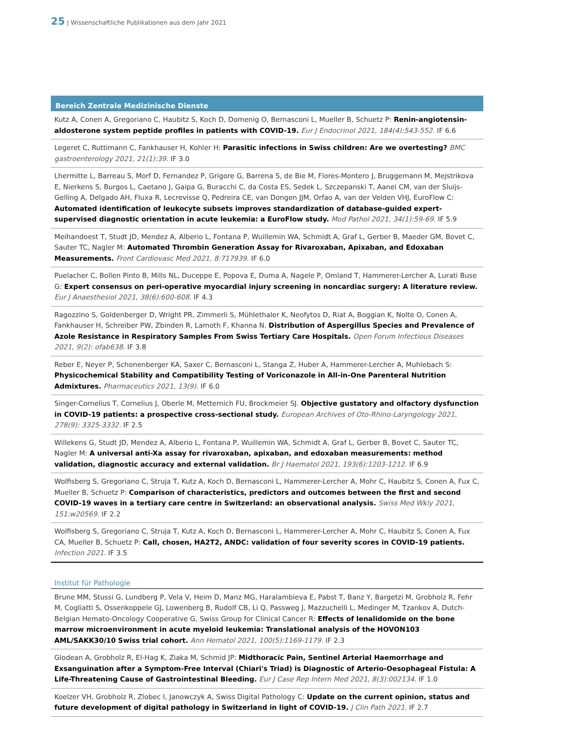25 | Wissenschaftliche Publikationen aus dem Jahr 2021
Bereich Zentrale Medizinische Dienste
Kutz A, Conen A, Gregoriano C, Haubitz S, Koch D, Domenig O, Bernasconi L, Mueller B, Schuetz P: Renin-angiotensin-aldosterone system peptide profiles in patients with COVID-19. Eur J Endocrinol 2021, 184(4):543-552. IF 6.6
Legeret C, Ruttimann C, Fankhauser H, Kohler H: Parasitic infections in Swiss children: Are we overtesting? BMC gastroenterology 2021, 21(1):39. IF 3.0
Lhermitte L, Barreau S, Morf D, Fernandez P, Grigore G, Barrena S, de Bie M, Flores-Montero J, Bruggemann M, Mejstrikova E, Nierkens S, Burgos L, Caetano J, Gaipa G, Buracchi C, da Costa ES, Sedek L, Szczepanski T, Aanei CM, van der Sluijs-Gelling A, Delgado AH, Fluxa R, Lecrevisse Q, Pedreira CE, van Dongen JJM, Orfao A, van der Velden VHJ, EuroFlow C: Automated identification of leukocyte subsets improves standardization of database-guided expert-supervised diagnostic orientation in acute leukemia: a EuroFlow study. Mod Pathol 2021, 34(1):59-69. IF 5.9
Meihandoest T, Studt JD, Mendez A, Alberio L, Fontana P, Wuillemin WA, Schmidt A, Graf L, Gerber B, Maeder GM, Bovet C, Sauter TC, Nagler M: Automated Thrombin Generation Assay for Rivaroxaban, Apixaban, and Edoxaban Measurements. Front Cardiovasc Med 2021, 8:717939. IF 6.0
Puelacher C, Bollen Pinto B, Mills NL, Duceppe E, Popova E, Duma A, Nagele P, Omland T, Hammerer-Lercher A, Lurati Buse G: Expert consensus on peri-operative myocardial injury screening in noncardiac surgery: A literature review. Eur J Anaesthesiol 2021, 38(6):600-608. IF 4.3
Ragozzino S, Goldenberger D, Wright PR, Zimmerli S, Mühlethaler K, Neofytos D, Riat A, Boggian K, Nolte O, Conen A, Fankhauser H, Schreiber PW, Zbinden R, Lamoth F, Khanna N. Distribution of Aspergillus Species and Prevalence of Azole Resistance in Respiratory Samples From Swiss Tertiary Care Hospitals. Open Forum Infectious Diseases 2021, 9(2): ofab638. IF 3.8
Reber E, Neyer P, Schonenberger KA, Saxer C, Bernasconi L, Stanga Z, Huber A, Hammerer-Lercher A, Muhlebach S: Physicochemical Stability and Compatibility Testing of Voriconazole in All-in-One Parenteral Nutrition Admixtures. Pharmaceutics 2021, 13(9). IF 6.0
Singer-Cornelius T, Cornelius J, Oberle M, Metternich FU, Brockmeier SJ. Objective gustatory and olfactory dysfunction in COVID-19 patients: a prospective cross-sectional study. European Archives of Oto-Rhino-Laryngology 2021, 278(9): 3325-3332. IF 2.5
Willekens G, Studt JD, Mendez A, Alberio L, Fontana P, Wuillemin WA, Schmidt A, Graf L, Gerber B, Bovet C, Sauter TC, Nagler M: A universal anti-Xa assay for rivaroxaban, apixaban, and edoxaban measurements: method validation, diagnostic accuracy and external validation. Br J Haematol 2021, 193(6):1203-1212. IF 6.9
Wolfisberg S, Gregoriano C, Struja T, Kutz A, Koch D, Bernasconi L, Hammerer-Lercher A, Mohr C, Haubitz S, Conen A, Fux C, Mueller B, Schuetz P: Comparison of characteristics, predictors and outcomes between the first and second COVID-19 waves in a tertiary care centre in Switzerland: an observational analysis. Swiss Med Wkly 2021, 151:w20569. IF 2.2
Wolfisberg S, Gregoriano C, Struja T, Kutz A, Koch D, Bernasconi L, Hammerer-Lercher A, Mohr C, Haubitz S, Conen A, Fux CA, Mueller B, Schuetz P: Call, chosen, HA2T2, ANDC: validation of four severity scores in COVID-19 patients. Infection 2021. IF 3.5
Institut für Pathologie
Brune MM, Stussi G, Lundberg P, Vela V, Heim D, Manz MG, Haralambieva E, Pabst T, Banz Y, Bargetzi M, Grobholz R, Fehr M, Cogliatti S, Ossenkoppele GJ, Lowenberg B, Rudolf CB, Li Q, Passweg J, Mazzuchelli L, Medinger M, Tzankov A, Dutch-Belgian Hemato-Oncology Cooperative G, Swiss Group for Clinical Cancer R: Effects of lenalidomide on the bone marrow microenvironment in acute myeloid leukemia: Translational analysis of the HOVON103 AML/SAKK30/10 Swiss trial cohort. Ann Hematol 2021, 100(5):1169-1179. IF 2.3
Glodean A, Grobholz R, El-Hag K, Ziaka M, Schmid JP: Midthoracic Pain, Sentinel Arterial Haemorrhage and Exsanguination after a Symptom-Free Interval (Chiari's Triad) is Diagnostic of Arterio-Oesophageal Fistula: A Life-Threatening Cause of Gastrointestinal Bleeding. Eur J Case Rep Intern Med 2021, 8(3):002134. IF 1.0
Koelzer VH, Grobholz R, Zlobec I, Janowczyk A, Swiss Digital Pathology C: Update on the current opinion, status and future development of digital pathology in Switzerland in light of COVID-19. J Clin Path 2021. IF 2.7